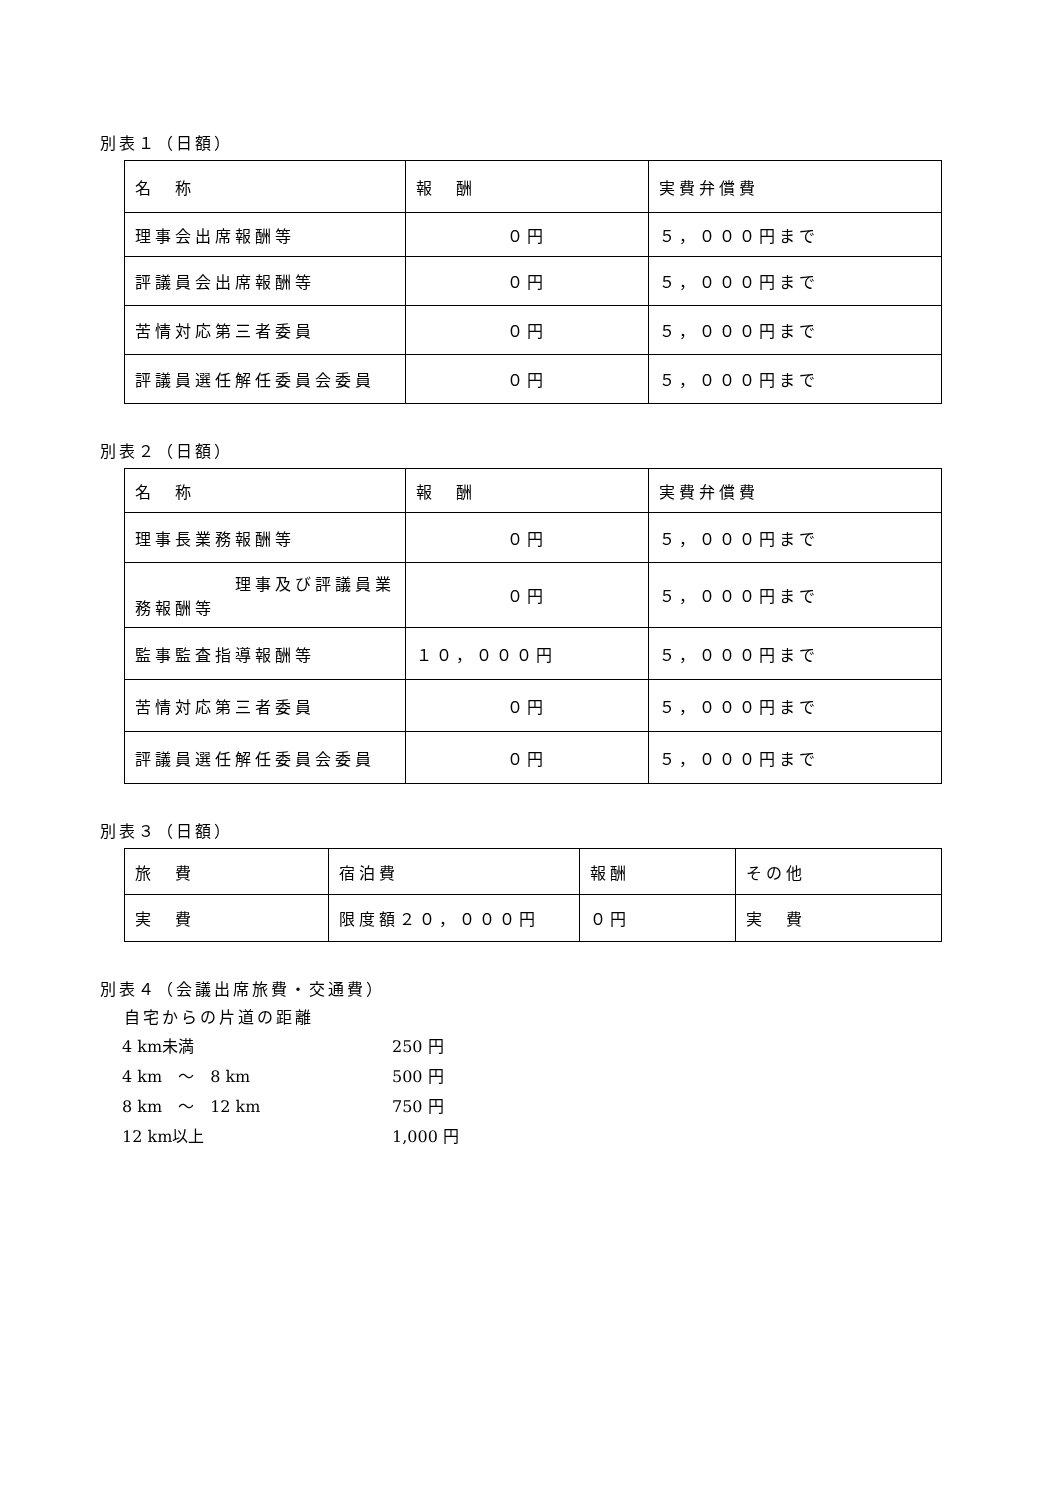別表１（日額）
| 名 称 | 報 酬 | 実費弁償費 |
| 理事会出席報酬等 | ０円 | ５，０００円まで |
| 評議員会出席報酬等 | ０円 | ５，０００円まで |
| 苦情対応第三者委員 | ０円 | ５，０００円まで |
| 評議員選任解任委員会委員 | ０円 | ５，０００円まで |
別表２（日額）
| 名 称 | 報 酬 | 実費弁償費 |
| 理事長業務報酬等 | ０円 | ５，０００円まで |
| 理事及び評議員業 務報酬等 | ０円 | ５，０００円まで |
| 監事監査指導報酬等 | １０，０００円 | ５，０００円まで |
| 苦情対応第三者委員 | ０円 | ５，０００円まで |
| 評議員選任解任委員会委員 | ０円 | ５，０００円まで |
別表３（日額）
| 旅 費 | 宿泊費 | 報酬 | その他 |
| 実 費 | 限度額２０，０００円 | ０円 | 実 費 |
別表４（会議出席旅費・交通費）
自宅からの片道の距離
4 km未満 250 円 4 km　～　8 km 500 円 8 km　～　12 km 750 円 12 km以上 1,000 円